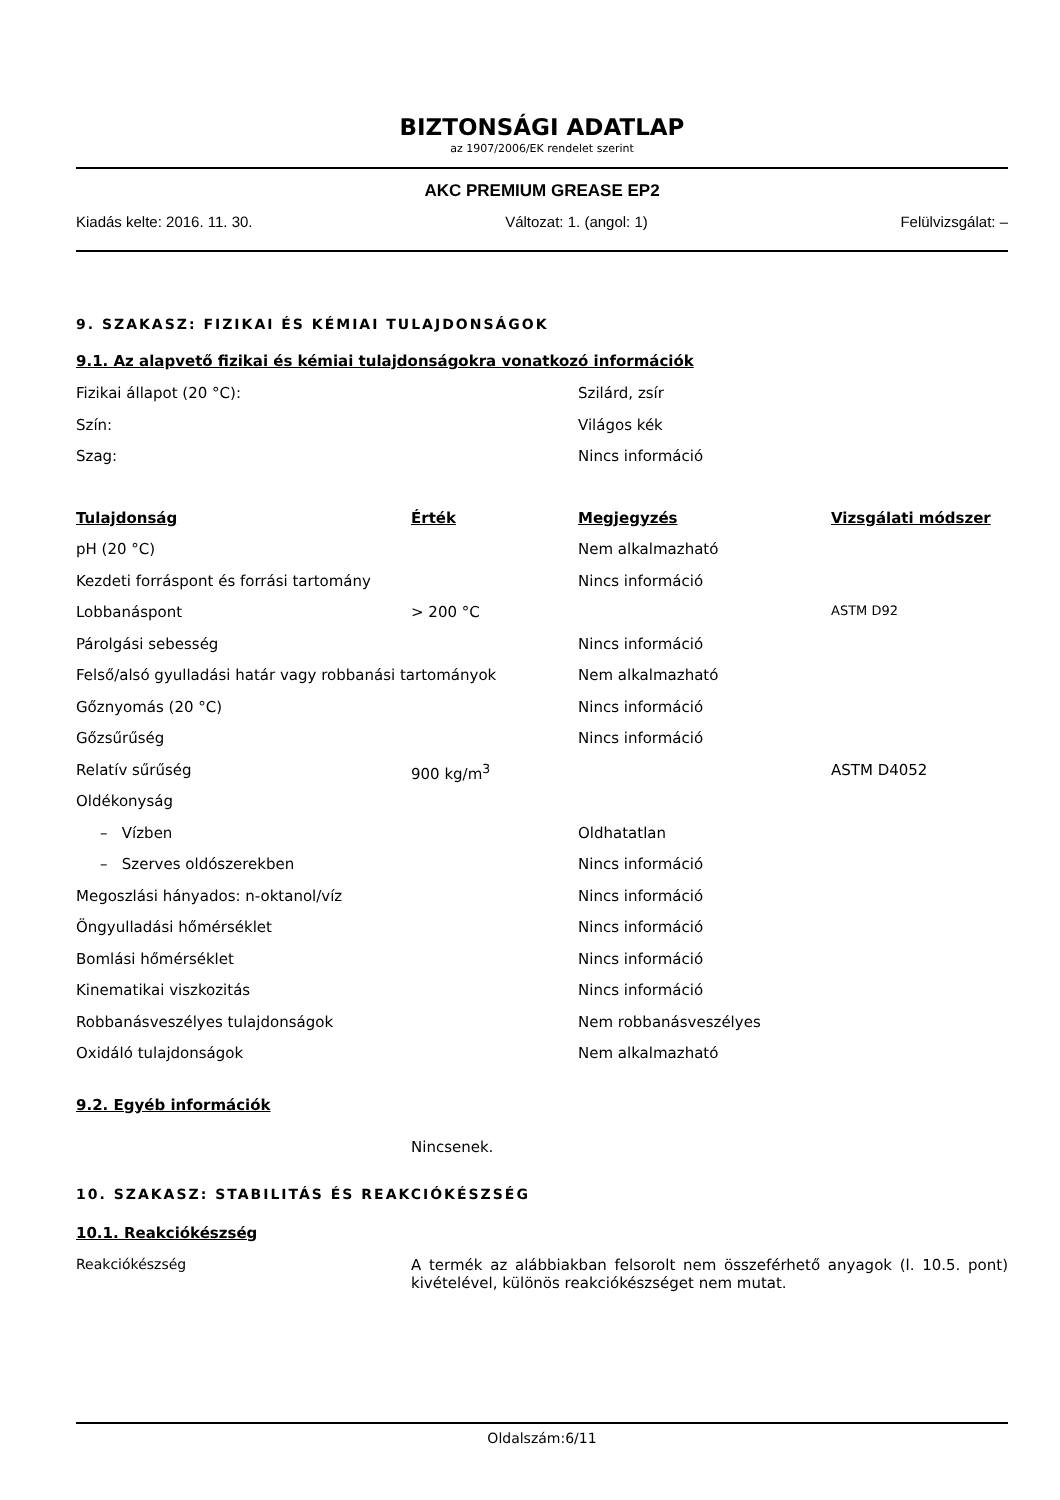BIZTONSÁGI ADATLAP
az 1907/2006/EK rendelet szerint
AKC PREMIUM GREASE EP2
Kiadás kelte: 2016. 11. 30. Változat: 1. (angol: 1) Felülvizsgálat: –
9. SZAKASZ: FIZIKAI ÉS KÉMIAI TULAJDONSÁGOK
9.1. Az alapvető fizikai és kémiai tulajdonságokra vonatkozó információk
| Fizikai állapot (20 °C): | Szilárd, zsír |
| Szín: | Világos kék |
| Szag: | Nincs információ |
| Tulajdonság | Érték | Megjegyzés | Vizsgálati módszer |
| --- | --- | --- | --- |
| pH (20 °C) | | Nem alkalmazható | |
| Kezdeti forráspont és forrási tartomány | | Nincs információ | |
| Lobbanáspont | > 200 °C | | ASTM D92 |
| Párolgási sebesség | | Nincs információ | |
| Felső/alsó gyulladási határ vagy robbanási tartományok | | Nem alkalmazható | |
| Gőznyomás (20 °C) | | Nincs információ | |
| Gőzsűrűség | | Nincs információ | |
| Relatív sűrűség | 900 kg/m<sup>3</sup> | | ASTM D4052 |
| Oldékonyság | | | |
| – Vízben | | Oldhatatlan | |
| – Szerves oldószerekben | | Nincs információ | |
| Megoszlási hányados: n-oktanol/víz | | Nincs információ | |
| Öngyulladási hőmérséklet | | Nincs információ | |
| Bomlási hőmérséklet | | Nincs információ | |
| Kinematikai viszkozitás | | Nincs információ | |
| Robbanásveszélyes tulajdonságok | | Nem robbanásveszélyes | |
| Oxidáló tulajdonságok | | Nem alkalmazható | |
9.2. Egyéb információk
Nincsenek.
10. SZAKASZ: STABILITÁS ÉS REAKCIÓKÉSZSÉG
10.1. Reakciókészség
Reakciókészség A termék az alábbiakban felsorolt nem összeférhető anyagok (l. 10.5. pont) kivételével, különös reakciókészséget nem mutat.
Oldalszám:6/11